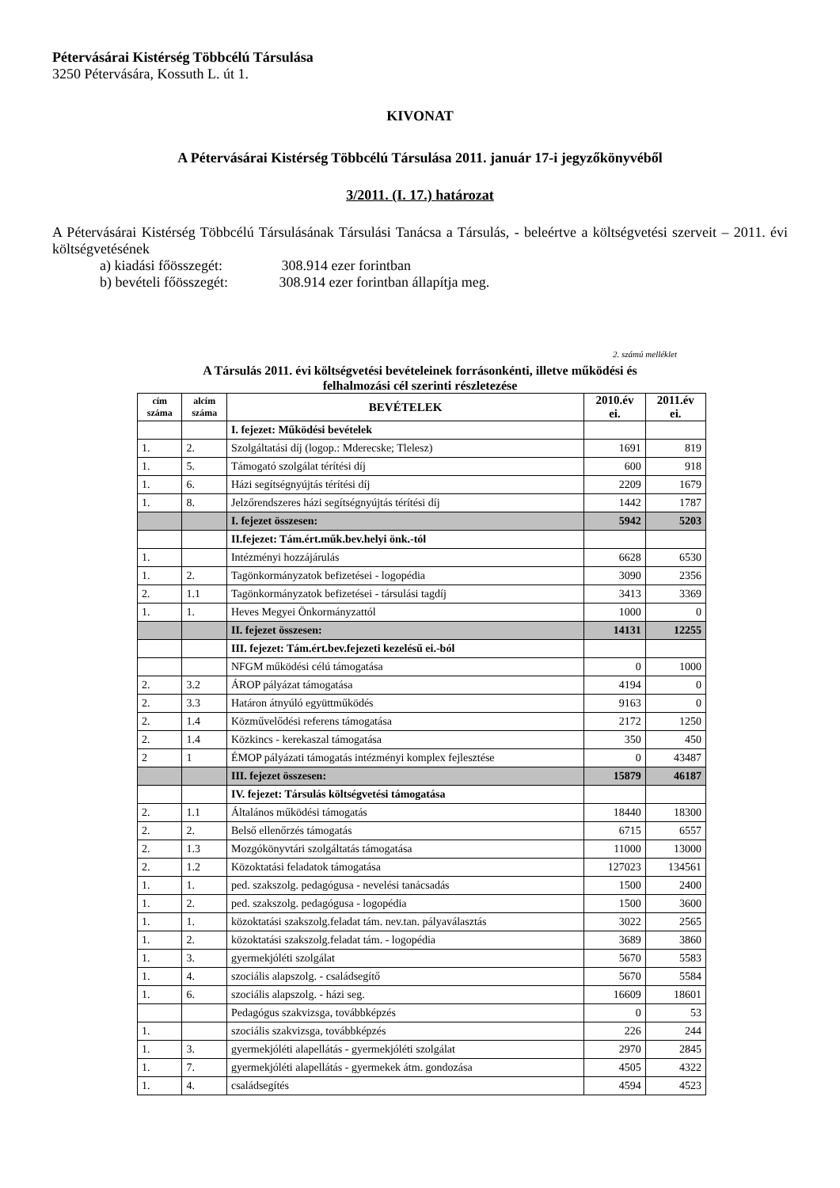Pétervásárai Kistérség Többcélú Társulása
3250 Pétervására, Kossuth L. út 1.
KIVONAT
A Pétervásárai Kistérség Többcélú Társulása 2011. január 17-i jegyzőkönyvéből
3/2011. (I. 17.) határozat
A Pétervásárai Kistérség Többcélú Társulásának Társulási Tanácsa a Társulás, - beleértve a költségvetési szerveit – 2011. évi költségvetésének
a) kiadási főösszegét: 308.914 ezer forintban
b) bevételi főösszegét: 308.914 ezer forintban állapítja meg.
2. számú melléklet
A Társulás 2011. évi költségvetési bevételeinek forrásonkénti, illetve működési és
felhalmozási cél szerinti részletezése
| cím száma | alcím száma | BEVÉTELEK | 2010.év ei. | 2011.év ei. |
| --- | --- | --- | --- | --- |
| | | I. fejezet: Működési bevételek | | |
| 1. | 2. | Szolgáltatási díj (logop.: Mderecske; Tlelesz) | 1691 | 819 |
| 1. | 5. | Támogató szolgálat térítési díj | 600 | 918 |
| 1. | 6. | Házi segítségnyújtás térítési díj | 2209 | 1679 |
| 1. | 8. | Jelzőrendszeres házi segítségnyújtás térítési díj | 1442 | 1787 |
| | | I. fejezet összesen: | 5942 | 5203 |
| | | II.fejezet: Tám.ért.műk.bev.helyi önk.-tól | | |
| 1. | | Intézményi hozzájárulás | 6628 | 6530 |
| 1. | 2. | Tagönkormányzatok befizetései - logopédia | 3090 | 2356 |
| 2. | 1.1 | Tagönkormányzatok befizetései - társulási tagdíj | 3413 | 3369 |
| 1. | 1. | Heves Megyei Önkormányzattól | 1000 | 0 |
| | | II. fejezet összesen: | 14131 | 12255 |
| | | III. fejezet: Tám.ért.bev.fejezeti kezelésű ei.-ból | | |
| | | NFGM működési célú támogatása | 0 | 1000 |
| 2. | 3.2 | ÁROP pályázat támogatása | 4194 | 0 |
| 2. | 3.3 | Határon átnyúló együttműködés | 9163 | 0 |
| 2. | 1.4 | Közművelődési referens támogatása | 2172 | 1250 |
| 2. | 1.4 | Közkincs - kerekaszal támogatása | 350 | 450 |
| 2 | 1 | ÉMOP pályázati támogatás intézményi komplex fejlesztése | 0 | 43487 |
| | | III. fejezet összesen: | 15879 | 46187 |
| | | IV. fejezet: Társulás költségvetési támogatása | | |
| 2. | 1.1 | Általános működési támogatás | 18440 | 18300 |
| 2. | 2. | Belső ellenőrzés támogatás | 6715 | 6557 |
| 2. | 1.3 | Mozgókönyvtári szolgáltatás támogatása | 11000 | 13000 |
| 2. | 1.2 | Közoktatási feladatok támogatása | 127023 | 134561 |
| 1. | 1. | ped. szakszolg. pedagógusa - nevelési tanácsadás | 1500 | 2400 |
| 1. | 2. | ped. szakszolg. pedagógusa - logopédia | 1500 | 3600 |
| 1. | 1. | közoktatási szakszolg.feladat tám. nev.tan. pályaválasztás | 3022 | 2565 |
| 1. | 2. | közoktatási szakszolg.feladat tám. - logopédia | 3689 | 3860 |
| 1. | 3. | gyermekjóléti szolgálat | 5670 | 5583 |
| 1. | 4. | szociális alapszolg. - családsegítő | 5670 | 5584 |
| 1. | 6. | szociális alapszolg. - házi seg. | 16609 | 18601 |
| | | Pedagógus szakvizsga, továbbképzés | 0 | 53 |
| 1. | | szociális szakvizsga, továbbképzés | 226 | 244 |
| 1. | 3. | gyermekjóléti alapellátás - gyermekjóléti szolgálat | 2970 | 2845 |
| 1. | 7. | gyermekjóléti alapellátás - gyermekek átm. gondozása | 4505 | 4322 |
| 1. | 4. | családsegítés | 4594 | 4523 |